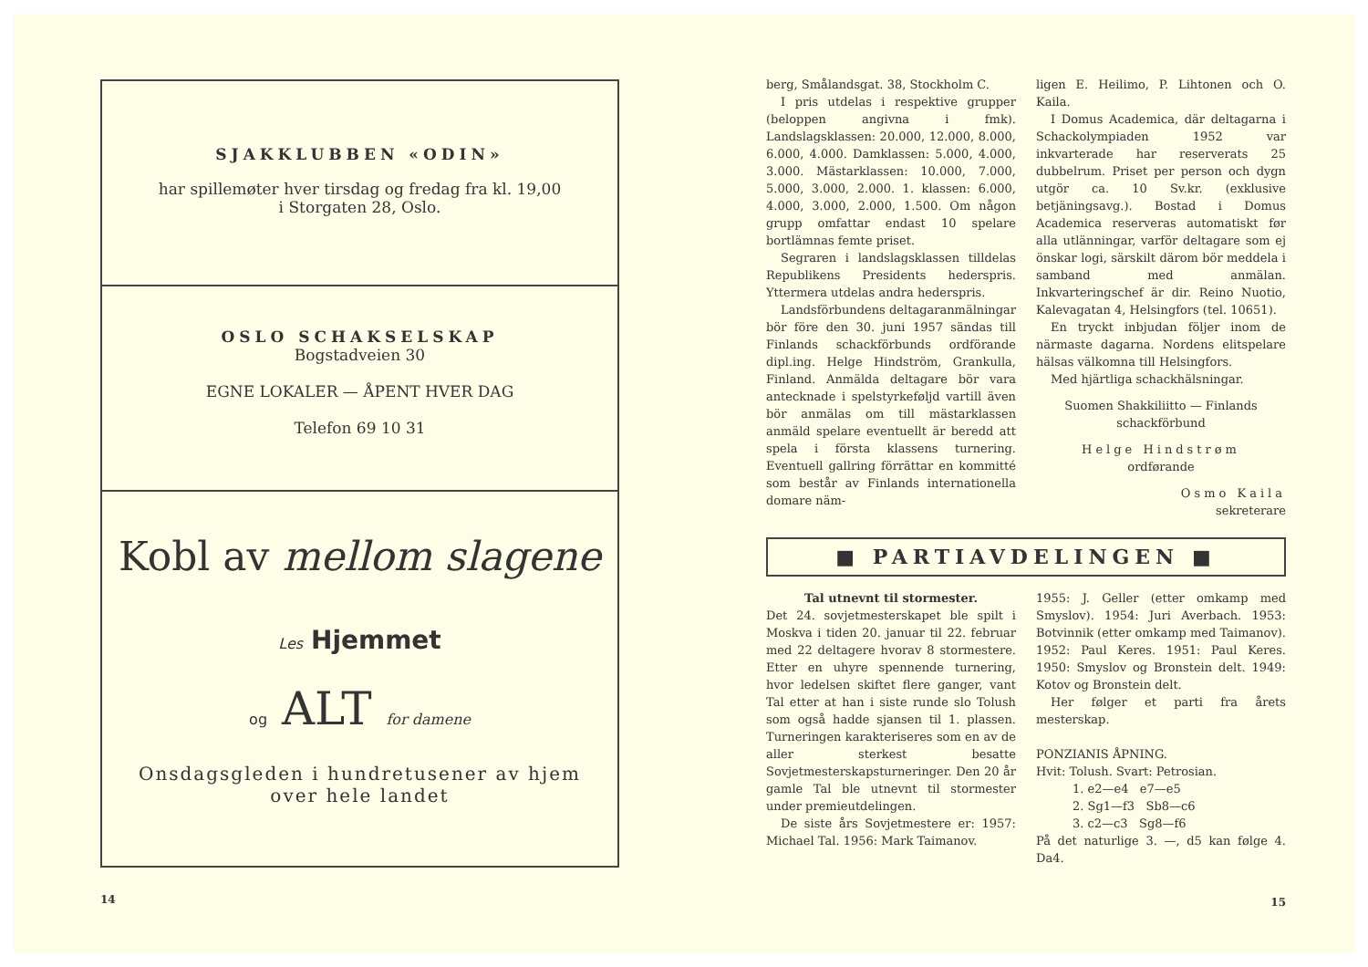SJAKKLUBBEN «ODIN»
har spillemøter hver tirsdag og fredag fra kl. 19,00
i Storgaten 28, Oslo.
OSLO SCHAKSELSKAP
Bogstadveien 30
EGNE LOKALER — ÅPENT HVER DAG
Telefon 69 10 31
Kobl av mellom slagene
Les Hjemmet
og ALT for damene
Onsdagsgleden i hundretusener av hjem
over hele landet
14
berg, Smålandsgat. 38, Stockholm C.
I pris utdelas i respektive grupper (beloppen angivna i fmk). Landslagsklassen: 20.000, 12.000, 8.000, 6.000, 4.000. Damklassen: 5.000, 4.000, 3.000. Mästarklassen: 10.000, 7.000, 5.000, 3.000, 2.000. 1. klassen: 6.000, 4.000, 3.000, 2.000, 1.500. Om någon grupp omfattar endast 10 spelare bortlämnas femte priset.
Segraren i landslagsklassen tilldelas Republikens Presidents hederspris. Yttermera utdelas andra hederspris.
Landsförbundens deltagaranmälningar bör före den 30. juni 1957 sändas till Finlands schackförbunds ordförande dipl.ing. Helge Hindström, Grankulla, Finland. Anmälda deltagare bör vara antecknade i spelstyrkeføljd vartill även bör anmälas om till mästarklassen anmäld spelare eventuellt är beredd att spela i första klassens turnering. Eventuell gallring förrättar en kommitté som består av Finlands internationella domare näm-
ligen E. Heilimo, P. Lihtonen och O. Kaila.
I Domus Academica, där deltagarna i Schackolympiaden 1952 var inkvarterade har reserverats 25 dubbelrum. Priset per person och dygn utgör ca. 10 Sv.kr. (exklusive betjäningsavg.). Bostad i Domus Academica reserveras automatiskt før alla utlänningar, varför deltagare som ej önskar logi, särskilt därom bör meddela i samband med anmälan. Inkvarteringschef är dir. Reino Nuotio, Kalevagatan 4, Helsingfors (tel. 10651).
En tryckt inbjudan följer inom de närmaste dagarna. Nordens elitspelare hälsas välkomna till Helsingfors.
Med hjärtliga schackhälsningar.
Suomen Shakkiliitto — Finlands schackförbund
Helge Hindstrøm
ordførande
Osmo Kaila
sekreterare
■ PARTIAVDELINGEN ■
Tal utnevnt til stormester.
Det 24. sovjetmesterskapet ble spilt i Moskva i tiden 20. januar til 22. februar med 22 deltagere hvorav 8 stormestere. Etter en uhyre spennende turnering, hvor ledelsen skiftet flere ganger, vant Tal etter at han i siste runde slo Tolush som også hadde sjansen til 1. plassen. Turneringen karakteriseres som en av de aller sterkest besatte Sovjetmesterskapsturneringer. Den 20 år gamle Tal ble utnevnt til stormester under premieutdelingen.
De siste års Sovjetmestere er: 1957: Michael Tal. 1956: Mark Taimanov.
1955: J. Geller (etter omkamp med Smyslov). 1954: Juri Averbach. 1953: Botvinnik (etter omkamp med Taimanov). 1952: Paul Keres. 1951: Paul Keres. 1950: Smyslov og Bronstein delt. 1949: Kotov og Bronstein delt.
Her følger et parti fra årets mesterskap.
PONZIANIS ÅPNING.
Hvit: Tolush. Svart: Petrosian.
1. e2—e4 e7—e5
2. Sg1—f3 Sb8—c6
3. c2—c3 Sg8—f6
På det naturlige 3. —, d5 kan følge 4. Da4.
15